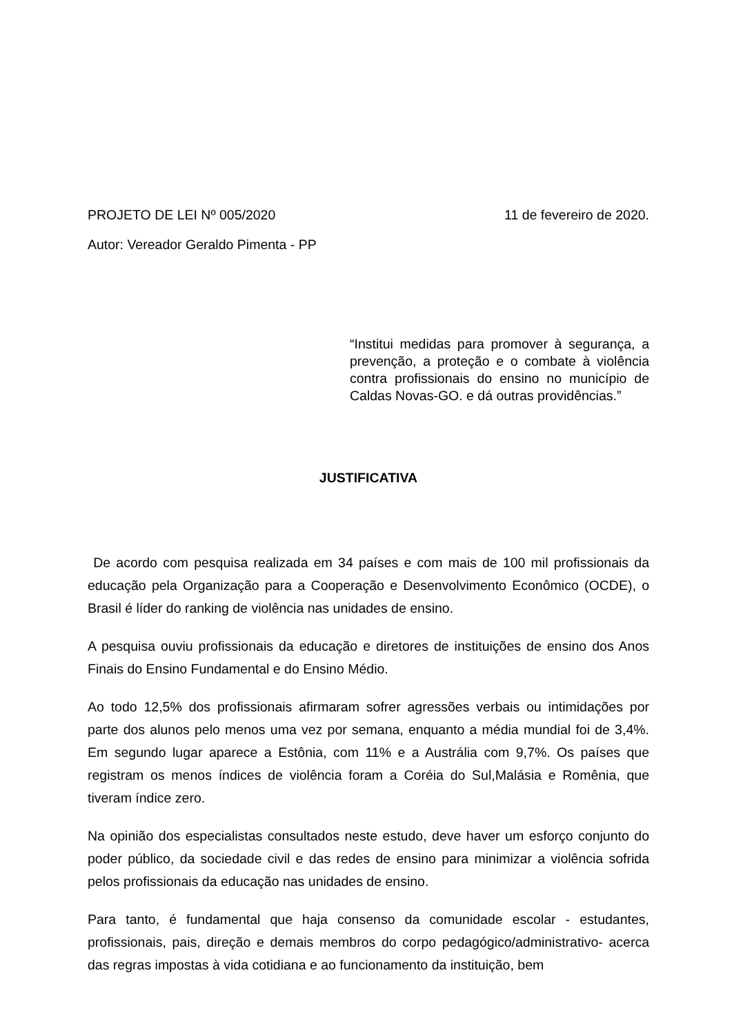PROJETO DE LEI Nº 005/2020 11 de fevereiro de 2020.
Autor: Vereador Geraldo Pimenta - PP
“Institui medidas para promover à segurança, a prevenção, a proteção e o combate à violência contra profissionais do ensino no município de Caldas Novas-GO. e dá outras providências.”
JUSTIFICATIVA
De acordo com pesquisa realizada em 34 países e com mais de 100 mil profissionais da educação pela Organização para a Cooperação e Desenvolvimento Econômico (OCDE), o Brasil é líder do ranking de violência nas unidades de ensino.
A pesquisa ouviu profissionais da educação e diretores de instituições de ensino dos Anos Finais do Ensino Fundamental e do Ensino Médio.
Ao todo 12,5% dos profissionais afirmaram sofrer agressões verbais ou intimidações por parte dos alunos pelo menos uma vez por semana, enquanto a média mundial foi de 3,4%. Em segundo lugar aparece a Estônia, com 11% e a Austrália com 9,7%. Os países que registram os menos índices de violência foram a Coréia do Sul,Malásia e Romênia, que tiveram índice zero.
Na opinião dos especialistas consultados neste estudo, deve haver um esforço conjunto do poder público, da sociedade civil e das redes de ensino para minimizar a violência sofrida pelos profissionais da educação nas unidades de ensino.
Para tanto, é fundamental que haja consenso da comunidade escolar - estudantes, profissionais, pais, direção e demais membros do corpo pedagógico/administrativo- acerca das regras impostas à vida cotidiana e ao funcionamento da instituição, bem